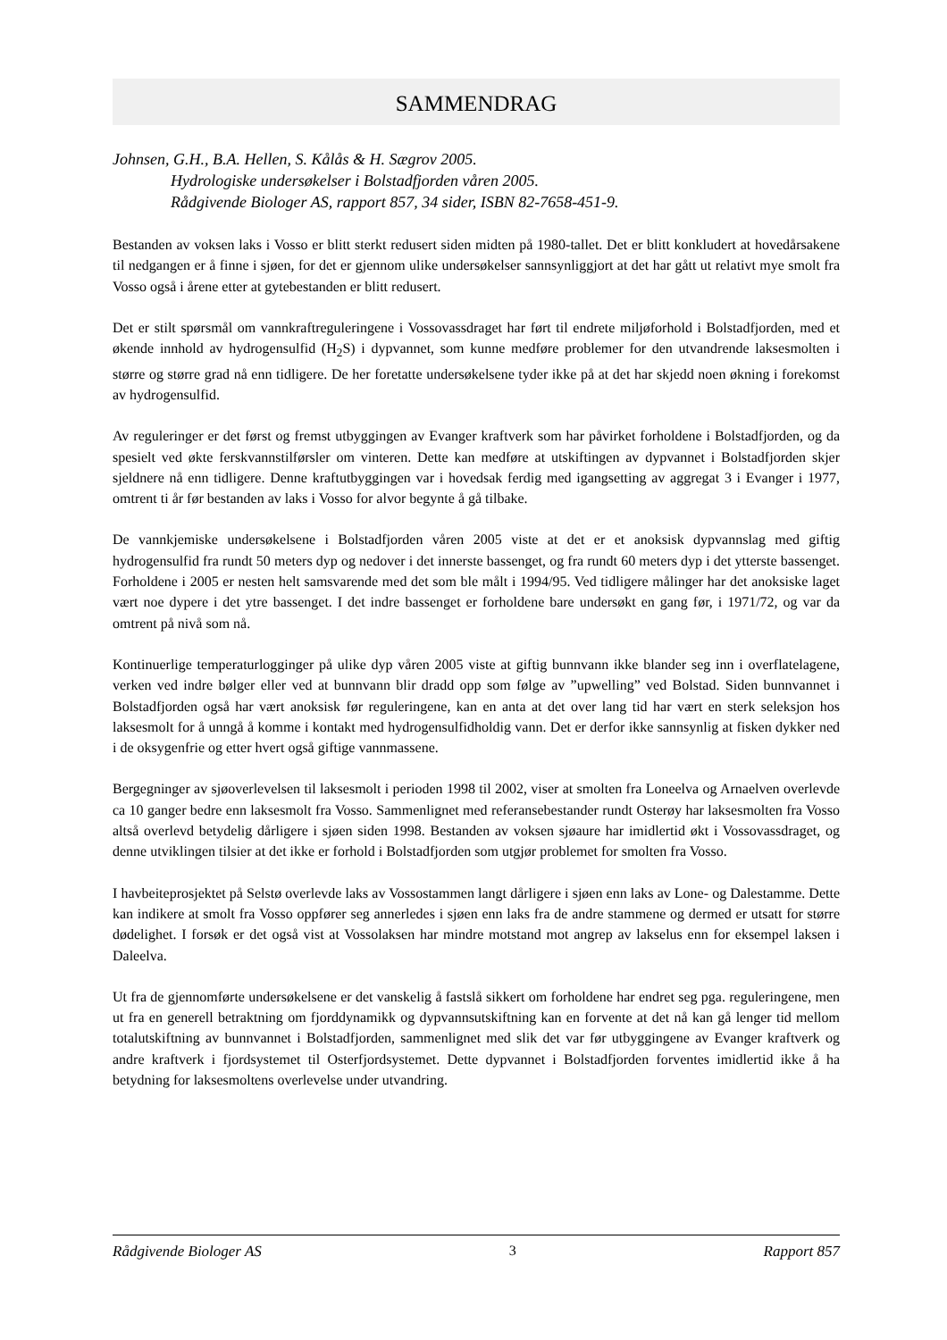SAMMENDRAG
Johnsen, G.H., B.A. Hellen, S. Kålås & H. Sægrov 2005.
Hydrologiske undersøkelser i Bolstadfjorden våren 2005.
Rådgivende Biologer AS, rapport 857, 34 sider, ISBN 82-7658-451-9.
Bestanden av voksen laks i Vosso er blitt sterkt redusert siden midten på 1980-tallet. Det er blitt konkludert at hovedårsakene til nedgangen er å finne i sjøen, for det er gjennom ulike undersøkelser sannsynliggjort at det har gått ut relativt mye smolt fra Vosso også i årene etter at gytebestanden er blitt redusert.
Det er stilt spørsmål om vannkraftreguleringene i Vossovassdraget har ført til endrete miljøforhold i Bolstadfjorden, med et økende innhold av hydrogensulfid (H<sub>2</sub>S) i dypvannet, som kunne medføre problemer for den utvandrende laksesmolten i større og større grad nå enn tidligere. De her foretatte undersøkelsene tyder ikke på at det har skjedd noen økning i forekomst av hydrogensulfid.
Av reguleringer er det først og fremst utbyggingen av Evanger kraftverk som har påvirket forholdene i Bolstadfjorden, og da spesielt ved økte ferskvannstilførsler om vinteren. Dette kan medføre at utskiftingen av dypvannet i Bolstadfjorden skjer sjeldnere nå enn tidligere. Denne kraftutbyggingen var i hovedsak ferdig med igangsetting av aggregat 3 i Evanger i 1977, omtrent ti år før bestanden av laks i Vosso for alvor begynte å gå tilbake.
De vannkjemiske undersøkelsene i Bolstadfjorden våren 2005 viste at det er et anoksisk dypvannslag med giftig hydrogensulfid fra rundt 50 meters dyp og nedover i det innerste bassenget, og fra rundt 60 meters dyp i det ytterste bassenget. Forholdene i 2005 er nesten helt samsvarende med det som ble målt i 1994/95. Ved tidligere målinger har det anoksiske laget vært noe dypere i det ytre bassenget. I det indre bassenget er forholdene bare undersøkt en gang før, i 1971/72, og var da omtrent på nivå som nå.
Kontinuerlige temperaturlogginger på ulike dyp våren 2005 viste at giftig bunnvann ikke blander seg inn i overflatelagene, verken ved indre bølger eller ved at bunnvann blir dradd opp som følge av ”upwelling” ved Bolstad. Siden bunnvannet i Bolstadfjorden også har vært anoksisk før reguleringene, kan en anta at det over lang tid har vært en sterk seleksjon hos laksesmolt for å unngå å komme i kontakt med hydrogensulfidholdig vann. Det er derfor ikke sannsynlig at fisken dykker ned i de oksygenfrie og etter hvert også giftige vannmassene.
Bergegninger av sjøoverlevelsen til laksesmolt i perioden 1998 til 2002, viser at smolten fra Loneelva og Arnaelven overlevde ca 10 ganger bedre enn laksesmolt fra Vosso. Sammenlignet med referansebestander rundt Osterøy har laksesmolten fra Vosso altså overlevd betydelig dårligere i sjøen siden 1998. Bestanden av voksen sjøaure har imidlertid økt i Vossovassdraget, og denne utviklingen tilsier at det ikke er forhold i Bolstadfjorden som utgjør problemet for smolten fra Vosso.
I havbeiteprosjektet på Selstø overlevde laks av Vossostammen langt dårligere i sjøen enn laks av Lone- og Dalestamme. Dette kan indikere at smolt fra Vosso oppfører seg annerledes i sjøen enn laks fra de andre stammene og dermed er utsatt for større dødelighet. I forsøk er det også vist at Vossolaksen har mindre motstand mot angrep av lakselus enn for eksempel laksen i Daleelva.
Ut fra de gjennomførte undersøkelsene er det vanskelig å fastslå sikkert om forholdene har endret seg pga. reguleringene, men ut fra en generell betraktning om fjorddynamikk og dypvannsutskiftning kan en forvente at det nå kan gå lenger tid mellom totalutskiftning av bunnvannet i Bolstadfjorden, sammenlignet med slik det var før utbyggingene av Evanger kraftverk og andre kraftverk i fjordsystemet til Osterfjordsystemet. Dette dypvannet i Bolstadfjorden forventes imidlertid ikke å ha betydning for laksesmoltens overlevelse under utvandring.
Rådgivende Biologer AS 3 Rapport 857